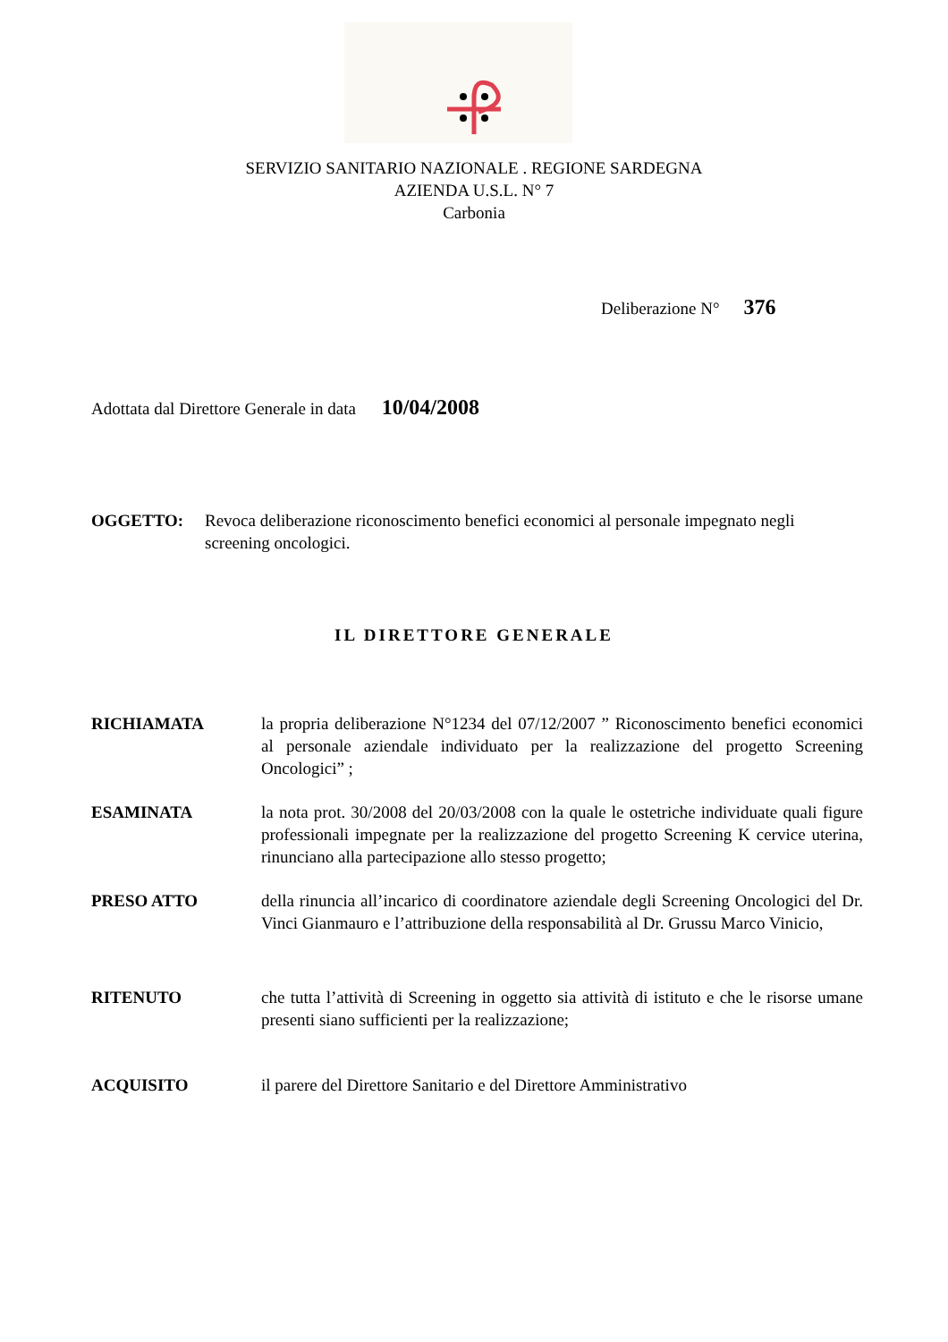SERVIZIO SANITARIO NAZIONALE . REGIONE SARDEGNA
AZIENDA U.S.L. N° 7
Carbonia
Deliberazione N° 376
Adottata dal Direttore Generale in data 10/04/2008
OGGETTO: Revoca deliberazione riconoscimento benefici economici al personale impegnato negli screening oncologici.
IL DIRETTORE GENERALE
RICHIAMATA la propria deliberazione N°1234 del 07/12/2007 ” Riconoscimento benefici economici al personale aziendale individuato per la realizzazione del progetto Screening Oncologici” ;
ESAMINATA la nota prot. 30/2008 del 20/03/2008 con la quale le ostetriche individuate quali figure professionali impegnate per la realizzazione del progetto Screening K cervice uterina, rinunciano alla partecipazione allo stesso progetto;
PRESO ATTO della rinuncia all’incarico di coordinatore aziendale degli Screening Oncologici del Dr. Vinci Gianmauro e l’attribuzione della responsabilità al Dr. Grussu Marco Vinicio,
RITENUTO che tutta l’attività di Screening in oggetto sia attività di istituto e che le risorse umane presenti siano sufficienti per la realizzazione;
ACQUISITO il parere del Direttore Sanitario e del Direttore Amministrativo